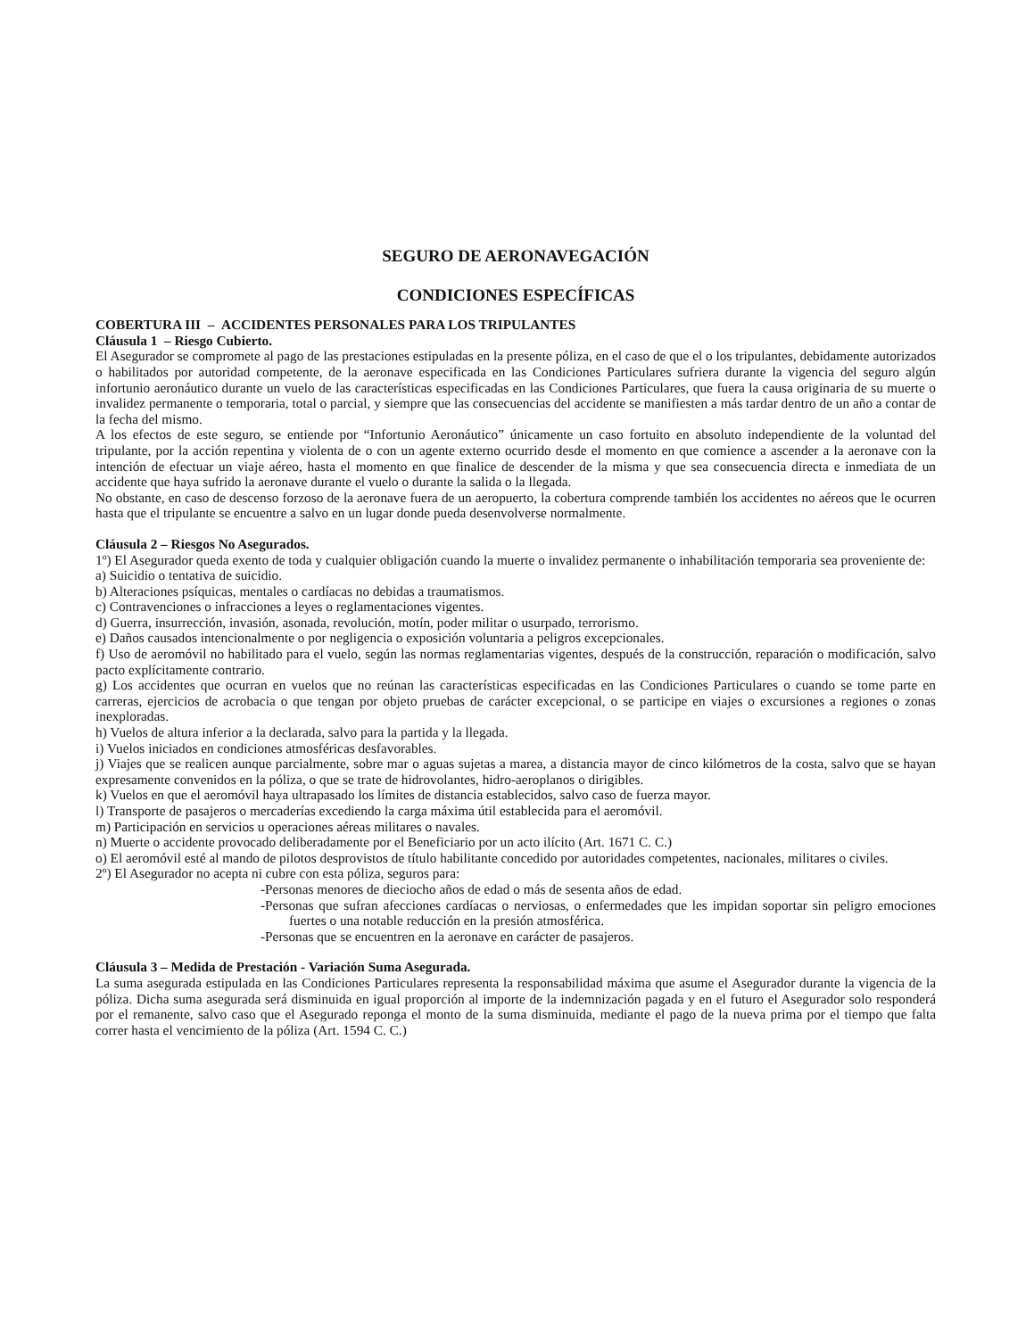SEGURO DE AERONAVEGACIÓN
CONDICIONES ESPECÍFICAS
COBERTURA III – ACCIDENTES PERSONALES PARA LOS TRIPULANTES
Cláusula 1 – Riesgo Cubierto.
El Asegurador se compromete al pago de las prestaciones estipuladas en la presente póliza, en el caso de que el o los tripulantes, debidamente autorizados o habilitados por autoridad competente, de la aeronave especificada en las Condiciones Particulares sufriera durante la vigencia del seguro algún infortunio aeronáutico durante un vuelo de las características especificadas en las Condiciones Particulares, que fuera la causa originaria de su muerte o invalidez permanente o temporaria, total o parcial, y siempre que las consecuencias del accidente se manifiesten a más tardar dentro de un año a contar de la fecha del mismo.
A los efectos de este seguro, se entiende por “Infortunio Aeronáutico” únicamente un caso fortuito en absoluto independiente de la voluntad del tripulante, por la acción repentina y violenta de o con un agente externo ocurrido desde el momento en que comience a ascender a la aeronave con la intención de efectuar un viaje aéreo, hasta el momento en que finalice de descender de la misma y que sea consecuencia directa e inmediata de un accidente que haya sufrido la aeronave durante el vuelo o durante la salida o la llegada.
No obstante, en caso de descenso forzoso de la aeronave fuera de un aeropuerto, la cobertura comprende también los accidentes no aéreos que le ocurren hasta que el tripulante se encuentre a salvo en un lugar donde pueda desenvolverse normalmente.
Cláusula 2 – Riesgos No Asegurados.
1º) El Asegurador queda exento de toda y cualquier obligación cuando la muerte o invalidez permanente o inhabilitación temporaria sea proveniente de:
a) Suicidio o tentativa de suicidio.
b) Alteraciones psíquicas, mentales o cardíacas no debidas a traumatismos.
c) Contravenciones o infracciones a leyes o reglamentaciones vigentes.
d) Guerra, insurrección, invasión, asonada, revolución, motín, poder militar o usurpado, terrorismo.
e) Daños causados intencionalmente o por negligencia o exposición voluntaria a peligros excepcionales.
f) Uso de aeromóvil no habilitado para el vuelo, según las normas reglamentarias vigentes, después de la construcción, reparación o modificación, salvo pacto explícitamente contrario.
g) Los accidentes que ocurran en vuelos que no reúnan las características especificadas en las Condiciones Particulares o cuando se tome parte en carreras, ejercicios de acrobacia o que tengan por objeto pruebas de carácter excepcional, o se participe en viajes o excursiones a regiones o zonas inexploradas.
h) Vuelos de altura inferior a la declarada, salvo para la partida y la llegada.
i) Vuelos iniciados en condiciones atmosféricas desfavorables.
j) Viajes que se realicen aunque parcialmente, sobre mar o aguas sujetas a marea, a distancia mayor de cinco kilómetros de la costa, salvo que se hayan expresamente convenidos en la póliza, o que se trate de hidrovolantes, hidro-aeroplanos o dirigibles.
k) Vuelos en que el aeromóvil haya ultrapasado los límites de distancia establecidos, salvo caso de fuerza mayor.
l) Transporte de pasajeros o mercaderías excediendo la carga máxima útil establecida para el aeromóvil.
m) Participación en servicios u operaciones aéreas militares o navales.
n) Muerte o accidente provocado deliberadamente por el Beneficiario por un acto ilícito (Art. 1671 C. C.)
o) El aeromóvil esté al mando de pilotos desprovistos de título habilitante concedido por autoridades competentes, nacionales, militares o civiles.
2º) El Asegurador no acepta ni cubre con esta póliza, seguros para:
-Personas menores de dieciocho años de edad o más de sesenta años de edad.
-Personas que sufran afecciones cardíacas o nerviosas, o enfermedades que les impidan soportar sin peligro emociones fuertes o una notable reducción en la presión atmosférica.
-Personas que se encuentren en la aeronave en carácter de pasajeros.
Cláusula 3 – Medida de Prestación - Variación Suma Asegurada.
La suma asegurada estipulada en las Condiciones Particulares representa la responsabilidad máxima que asume el Asegurador durante la vigencia de la póliza. Dicha suma asegurada será disminuida en igual proporción al importe de la indemnización pagada y en el futuro el Asegurador solo responderá por el remanente, salvo caso que el Asegurado reponga el monto de la suma disminuida, mediante el pago de la nueva prima por el tiempo que falta correr hasta el vencimiento de la póliza (Art. 1594 C. C.)